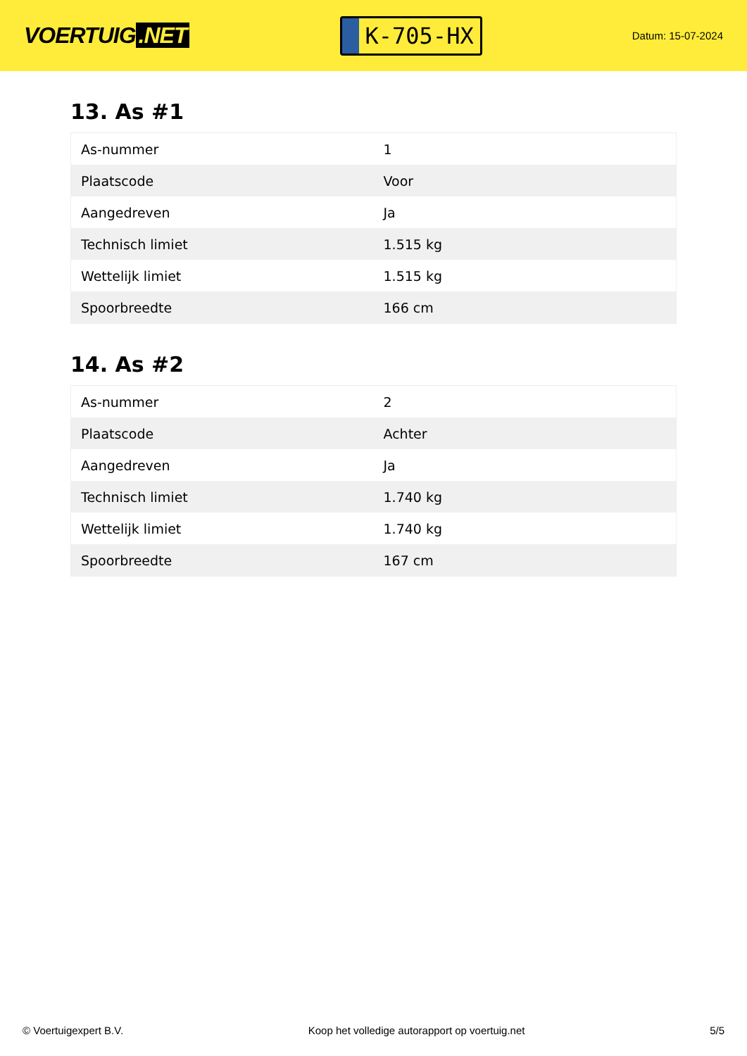VOERTUIG.NET
K-705-HX
Datum: 15-07-2024
13. As #1
| As-nummer | 1 |
| Plaatscode | Voor |
| Aangedreven | Ja |
| Technisch limiet | 1.515 kg |
| Wettelijk limiet | 1.515 kg |
| Spoorbreedte | 166 cm |
14. As #2
| As-nummer | 2 |
| Plaatscode | Achter |
| Aangedreven | Ja |
| Technisch limiet | 1.740 kg |
| Wettelijk limiet | 1.740 kg |
| Spoorbreedte | 167 cm |
© Voertuigexpert B.V. Koop het volledige autorapport op voertuig.net 5/5